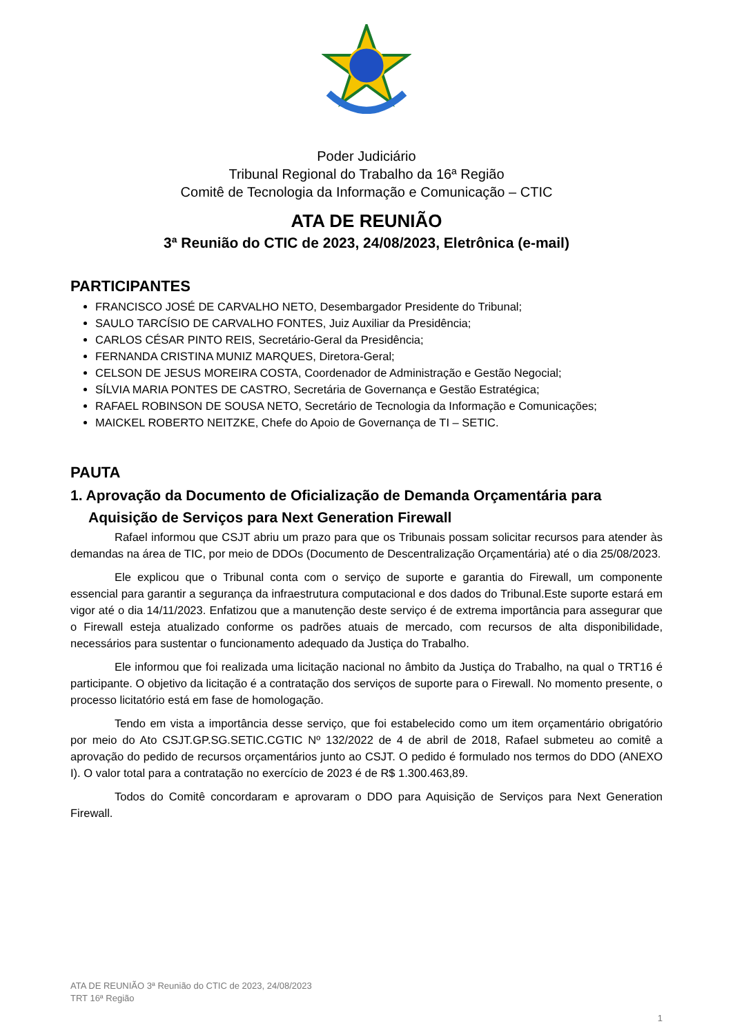Poder Judiciário
Tribunal Regional do Trabalho da 16ª Região
Comitê de Tecnologia da Informação e Comunicação – CTIC
ATA DE REUNIÃO
3ª Reunião do CTIC de 2023, 24/08/2023, Eletrônica (e-mail)
PARTICIPANTES
FRANCISCO JOSÉ DE CARVALHO NETO, Desembargador Presidente do Tribunal;
SAULO TARCÍSIO DE CARVALHO FONTES, Juiz Auxiliar da Presidência;
CARLOS CÉSAR PINTO REIS, Secretário-Geral da Presidência;
FERNANDA CRISTINA MUNIZ MARQUES, Diretora-Geral;
CELSON DE JESUS MOREIRA COSTA, Coordenador de Administração e Gestão Negocial;
SÍLVIA MARIA PONTES DE CASTRO, Secretária de Governança e Gestão Estratégica;
RAFAEL ROBINSON DE SOUSA NETO, Secretário de Tecnologia da Informação e Comunicações;
MAICKEL ROBERTO NEITZKE, Chefe do Apoio de Governança de TI – SETIC.
PAUTA
1. Aprovação da Documento de Oficialização de Demanda Orçamentária para Aquisição de Serviços para Next Generation Firewall
Rafael informou que CSJT abriu um prazo para que os Tribunais possam solicitar recursos para atender às demandas na área de TIC, por meio de DDOs (Documento de Descentralização Orçamentária) até o dia 25/08/2023.
Ele explicou que o Tribunal conta com o serviço de suporte e garantia do Firewall, um componente essencial para garantir a segurança da infraestrutura computacional e dos dados do Tribunal.Este suporte estará em vigor até o dia 14/11/2023. Enfatizou que a manutenção deste serviço é de extrema importância para assegurar que o Firewall esteja atualizado conforme os padrões atuais de mercado, com recursos de alta disponibilidade, necessários para sustentar o funcionamento adequado da Justiça do Trabalho.
Ele informou que foi realizada uma licitação nacional no âmbito da Justiça do Trabalho, na qual o TRT16 é participante. O objetivo da licitação é a contratação dos serviços de suporte para o Firewall. No momento presente, o processo licitatório está em fase de homologação.
Tendo em vista a importância desse serviço, que foi estabelecido como um item orçamentário obrigatório por meio do Ato CSJT.GP.SG.SETIC.CGTIC Nº 132/2022 de 4 de abril de 2018, Rafael submeteu ao comitê a aprovação do pedido de recursos orçamentários junto ao CSJT. O pedido é formulado nos termos do DDO (ANEXO I). O valor total para a contratação no exercício de 2023 é de R$ 1.300.463,89.
Todos do Comitê concordaram e aprovaram o DDO para Aquisição de Serviços para Next Generation Firewall.
ATA DE REUNIÃO 3ª Reunião do CTIC de 2023, 24/08/2023
TRT 16ª Região
1